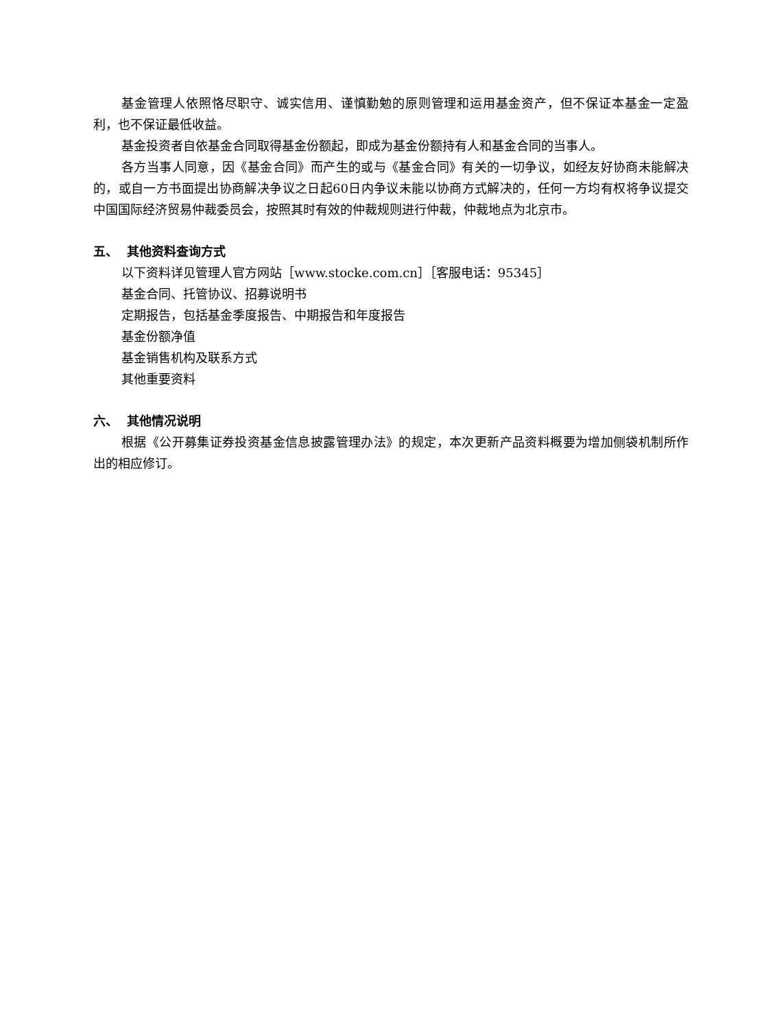基金管理人依照恪尽职守、诚实信用、谨慎勤勉的原则管理和运用基金资产，但不保证本基金一定盈利，也不保证最低收益。
基金投资者自依基金合同取得基金份额起，即成为基金份额持有人和基金合同的当事人。
各方当事人同意，因《基金合同》而产生的或与《基金合同》有关的一切争议，如经友好协商未能解决的，或自一方书面提出协商解决争议之日起60日内争议未能以协商方式解决的，任何一方均有权将争议提交中国国际经济贸易仲裁委员会，按照其时有效的仲裁规则进行仲裁，仲裁地点为北京市。
五、 其他资料查询方式
以下资料详见管理人官方网站［www.stocke.com.cn］［客服电话：95345］
基金合同、托管协议、招募说明书
定期报告，包括基金季度报告、中期报告和年度报告
基金份额净值
基金销售机构及联系方式
其他重要资料
六、 其他情况说明
根据《公开募集证券投资基金信息披露管理办法》的规定，本次更新产品资料概要为增加侧袋机制所作出的相应修订。